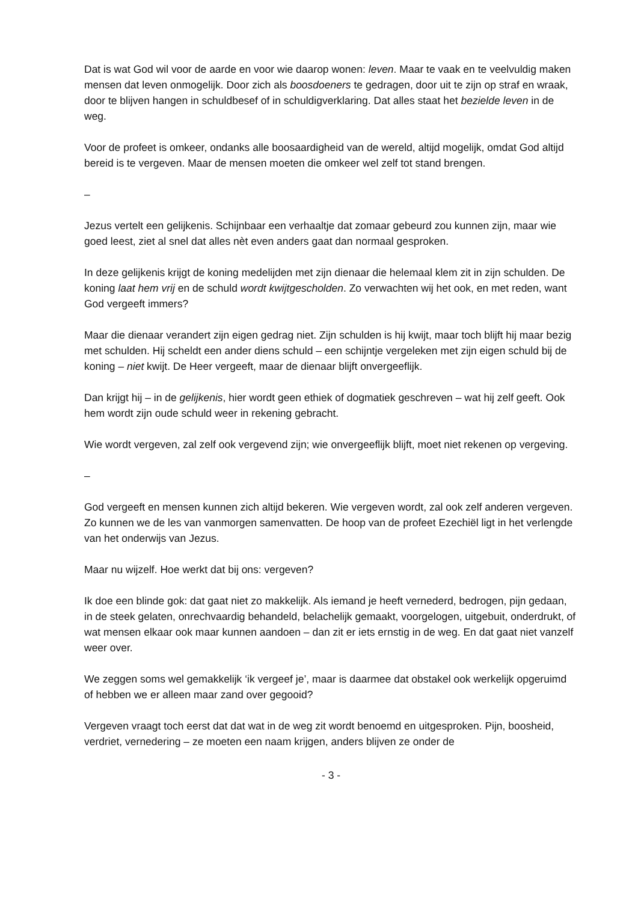Dat is wat God wil voor de aarde en voor wie daarop wonen: leven. Maar te vaak en te veelvuldig maken mensen dat leven onmogelijk. Door zich als boosdoeners te gedragen, door uit te zijn op straf en wraak, door te blijven hangen in schuldbesef of in schuldigverklaring. Dat alles staat het bezielde leven in de weg.
Voor de profeet is omkeer, ondanks alle boosaardigheid van de wereld, altijd mogelijk, omdat God altijd bereid is te vergeven. Maar de mensen moeten die omkeer wel zelf tot stand brengen.
–
Jezus vertelt een gelijkenis. Schijnbaar een verhaaltje dat zomaar gebeurd zou kunnen zijn, maar wie goed leest, ziet al snel dat alles nèt even anders gaat dan normaal gesproken.
In deze gelijkenis krijgt de koning medelijden met zijn dienaar die helemaal klem zit in zijn schulden. De koning laat hem vrij en de schuld wordt kwijtgescholden. Zo verwachten wij het ook, en met reden, want God vergeeft immers?
Maar die dienaar verandert zijn eigen gedrag niet. Zijn schulden is hij kwijt, maar toch blijft hij maar bezig met schulden. Hij scheldt een ander diens schuld – een schijntje vergeleken met zijn eigen schuld bij de koning – niet kwijt. De Heer vergeeft, maar de dienaar blijft onvergeeflijk.
Dan krijgt hij – in de gelijkenis, hier wordt geen ethiek of dogmatiek geschreven – wat hij zelf geeft. Ook hem wordt zijn oude schuld weer in rekening gebracht.
Wie wordt vergeven, zal zelf ook vergevend zijn; wie onvergeeflijk blijft, moet niet rekenen op vergeving.
–
God vergeeft en mensen kunnen zich altijd bekeren. Wie vergeven wordt, zal ook zelf anderen vergeven. Zo kunnen we de les van vanmorgen samenvatten. De hoop van de profeet Ezechiël ligt in het verlengde van het onderwijs van Jezus.
Maar nu wijzelf. Hoe werkt dat bij ons: vergeven?
Ik doe een blinde gok: dat gaat niet zo makkelijk. Als iemand je heeft vernederd, bedrogen, pijn gedaan, in de steek gelaten, onrechvaardig behandeld, belachelijk gemaakt, voorgelogen, uitgebuit, onderdrukt, of wat mensen elkaar ook maar kunnen aandoen – dan zit er iets ernstig in de weg. En dat gaat niet vanzelf weer over.
We zeggen soms wel gemakkelijk ‘ik vergeef je’, maar is daarmee dat obstakel ook werkelijk opgeruimd of hebben we er alleen maar zand over gegooid?
Vergeven vraagt toch eerst dat dat wat in de weg zit wordt benoemd en uitgesproken. Pijn, boosheid, verdriet, vernedering – ze moeten een naam krijgen, anders blijven ze onder de
- 3 -